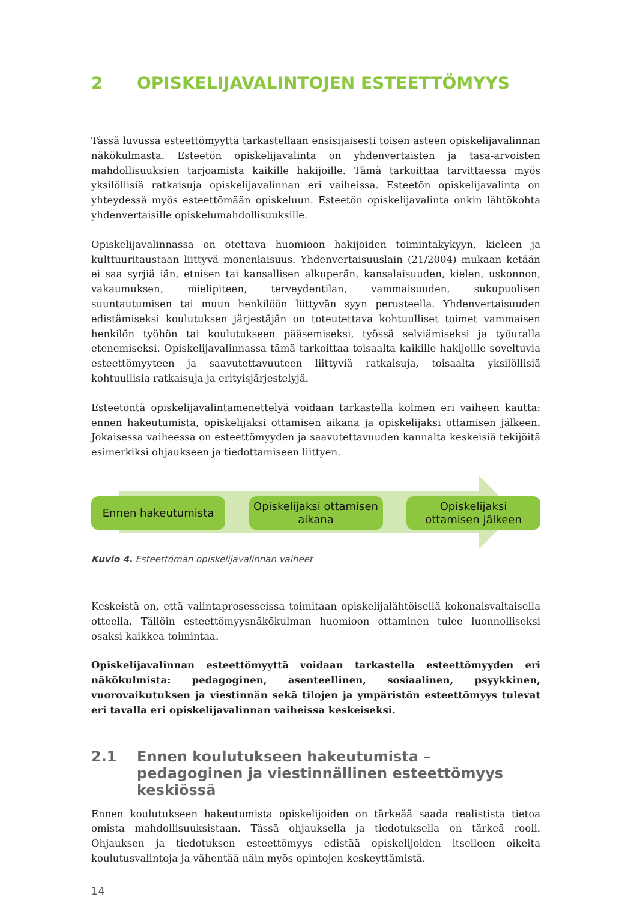2 OPISKELIJAVALINTOJEN ESTEETTÖMYYS
Tässä luvussa esteettömyyttä tarkastellaan ensisijaisesti toisen asteen opiskelijavalinnan näkökulmasta. Esteetön opiskelijavalinta on yhdenvertaisten ja tasa-arvoisten mahdollisuuksien tarjoamista kaikille hakijoille. Tämä tarkoittaa tarvittaessa myös yksilöllisiä ratkaisuja opiskelijavalinnan eri vaiheissa. Esteetön opiskelijavalinta on yhteydessä myös esteettömään opiskeluun. Esteetön opiskelijavalinta onkin lähtökohta yhdenvertaisille opiskelumahdollisuuksille.
Opiskelijavalinnassa on otettava huomioon hakijoiden toimintakykyyn, kieleen ja kulttuuritaustaan liittyvä monenlaisuus. Yhdenvertaisuuslain (21/2004) mukaan ketään ei saa syrjiä iän, etnisen tai kansallisen alkuperän, kansalaisuuden, kielen, uskonnon, vakaumuksen, mielipiteen, terveydentilan, vammaisuuden, sukupuolisen suuntautumisen tai muun henkilöön liittyvän syyn perusteella. Yhdenvertaisuuden edistämiseksi koulutuksen järjestäjän on toteutettava kohtuulliset toimet vammaisen henkilön työhön tai koulutukseen pääsemiseksi, työssä selviämiseksi ja työuralla etenemiseksi. Opiskelijavalinnassa tämä tarkoittaa toisaalta kaikille hakijoille soveltuvia esteettömyyteen ja saavutettavuuteen liittyviä ratkaisuja, toisaalta yksilöllisiä kohtuullisia ratkaisuja ja erityisjärjestelyjä.
Esteetöntä opiskelijavalintamenettelyä voidaan tarkastella kolmen eri vaiheen kautta: ennen hakeutumista, opiskelijaksi ottamisen aikana ja opiskelijaksi ottamisen jälkeen. Jokaisessa vaiheessa on esteettömyyden ja saavutettavuuden kannalta keskeisiä tekijöitä esimerkiksi ohjaukseen ja tiedottamiseen liittyen.
Ennen hakeutumista Opiskelijaksi ottamisen
aikana
Opiskelijaksi
ottamisen jälkeen
Kuvio 4. Esteettömän opiskelijavalinnan vaiheet
Keskeistä on, että valintaprosesseissa toimitaan opiskelijalähtöisellä kokonaisvaltaisella otteella. Tällöin esteettömyysnäkökulman huomioon ottaminen tulee luonnolliseksi osaksi kaikkea toimintaa.
Opiskelijavalinnan esteettömyyttä voidaan tarkastella esteettömyyden eri näkökulmista: pedagoginen, asenteellinen, sosiaalinen, psyykkinen, vuorovaikutuksen ja viestinnän sekä tilojen ja ympäristön esteettömyys tulevat eri tavalla eri opiskelijavalinnan vaiheissa keskeiseksi.
2.1 Ennen koulutukseen hakeutumista – pedagoginen ja viestinnällinen esteettömyys keskiössä
Ennen koulutukseen hakeutumista opiskelijoiden on tärkeää saada realistista tietoa omista mahdollisuuksistaan. Tässä ohjauksella ja tiedotuksella on tärkeä rooli. Ohjauksen ja tiedotuksen esteettömyys edistää opiskelijoiden itselleen oikeita koulutusvalintoja ja vähentää näin myös opintojen keskeyttämistä.
14